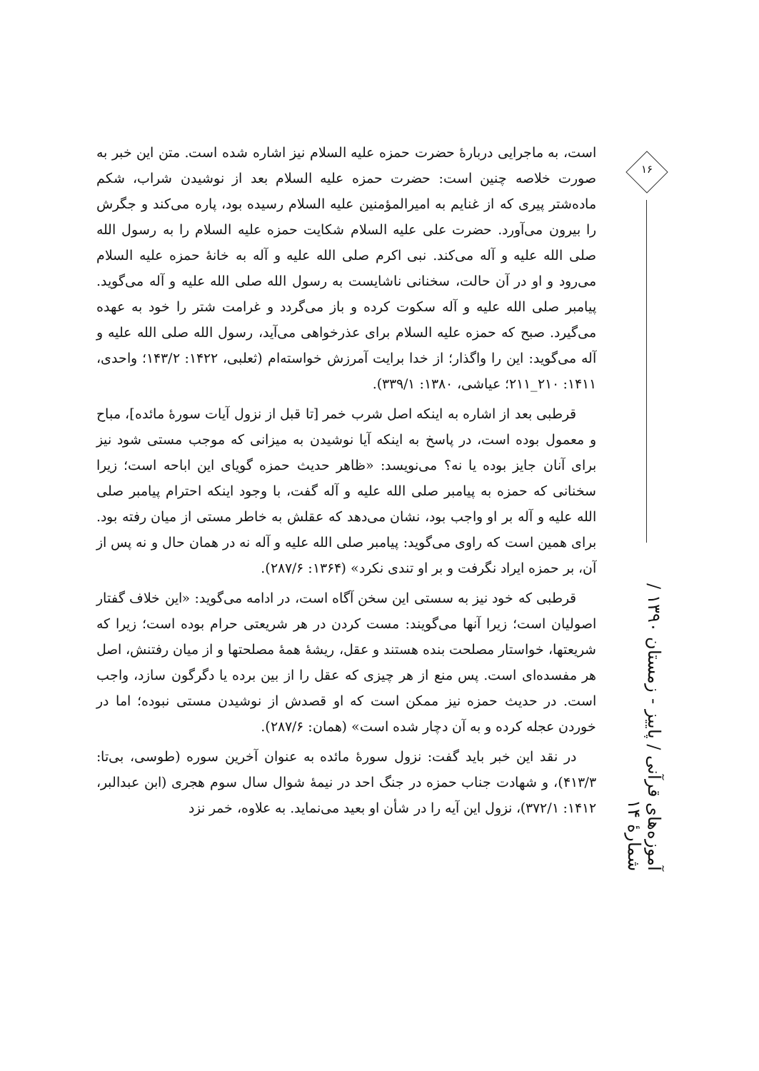است، به ماجرایی دربارهٔ حضرت حمزه علیه السلام نیز اشاره شده است. متن این خبر به صورت خلاصه چنین است: حضرت حمزه علیه السلام بعد از نوشیدن شراب، شکم ماده‌شتر پیری که از غنایم به امیرالمؤمنین علیه السلام رسیده بود، پاره می‌کند و جگرش را بیرون می‌آورد. حضرت علی علیه السلام شکایت حمزه علیه السلام را به رسول الله صلی الله علیه و آله می‌کند. نبی اکرم صلی الله علیه و آله به خانهٔ حمزه علیه السلام می‌رود و او در آن حالت، سخنانی ناشایست به رسول الله صلی الله علیه و آله می‌گوید. پیامبر صلی الله علیه و آله سکوت کرده و باز می‌گردد و غرامت شتر را خود به عهده می‌گیرد. صبح که حمزه علیه السلام برای عذرخواهی می‌آید، رسول الله صلی الله علیه و آله می‌گوید: این را واگذار؛ از خدا برایت آمرزش خواسته‌ام (ثعلبی، ۱۴۲۲: ۱۴۳/۲؛ واحدی، ۱۴۱۱: ۲۱۰_۲۱۱؛ عیاشی، ۱۳۸۰: ۳۳۹/۱).
قرطبی بعد از اشاره به اینکه اصل شرب خمر [تا قبل از نزول آیات سورهٔ مائده]، مباح و معمول بوده است، در پاسخ به اینکه آیا نوشیدن به میزانی که موجب مستی شود نیز برای آنان جایز بوده یا نه؟ می‌نویسد: «ظاهر حدیث حمزه گویای این اباحه است؛ زیرا سخنانی که حمزه به پیامبر صلی الله علیه و آله گفت، با وجود اینکه احترام پیامبر صلی الله علیه و آله بر او واجب بود، نشان می‌دهد که عقلش به خاطر مستی از میان رفته بود. برای همین است که راوی می‌گوید: پیامبر صلی الله علیه و آله نه در همان حال و نه پس از آن، بر حمزه ایراد نگرفت و بر او تندی نکرد» (۱۳۶۴: ۲۸۷/۶).
قرطبی که خود نیز به سستی این سخن آگاه است، در ادامه می‌گوید: «این خلاف گفتار اصولیان است؛ زیرا آنها می‌گویند: مست کردن در هر شریعتی حرام بوده است؛ زیرا که شریعتها، خواستار مصلحت بنده هستند و عقل، ریشهٔ همهٔ مصلحتها و از میان رفتنش، اصل هر مفسده‌ای است. پس منع از هر چیزی که عقل را از بین برده یا دگرگون سازد، واجب است. در حدیث حمزه نیز ممکن است که او قصدش از نوشیدن مستی نبوده؛ اما در خوردن عجله کرده و به آن دچار شده است» (همان: ۲۸۷/۶).
در نقد این خبر باید گفت: نزول سورهٔ مائده به عنوان آخرین سوره (طوسی، بی‌تا: ۴۱۳/۳)، و شهادت جناب حمزه در جنگ احد در نیمهٔ شوال سال سوم هجری (ابن عبدالبر، ۱۴۱۲: ۳۷۲/۱)، نزول این آیه را در شأن او بعید می‌نماید. به علاوه، خمر نزد
۱۶
آموزه‌های قرآنی / پاییز - زمستان ۱۳۹۰ / شمارهٔ ۱۴